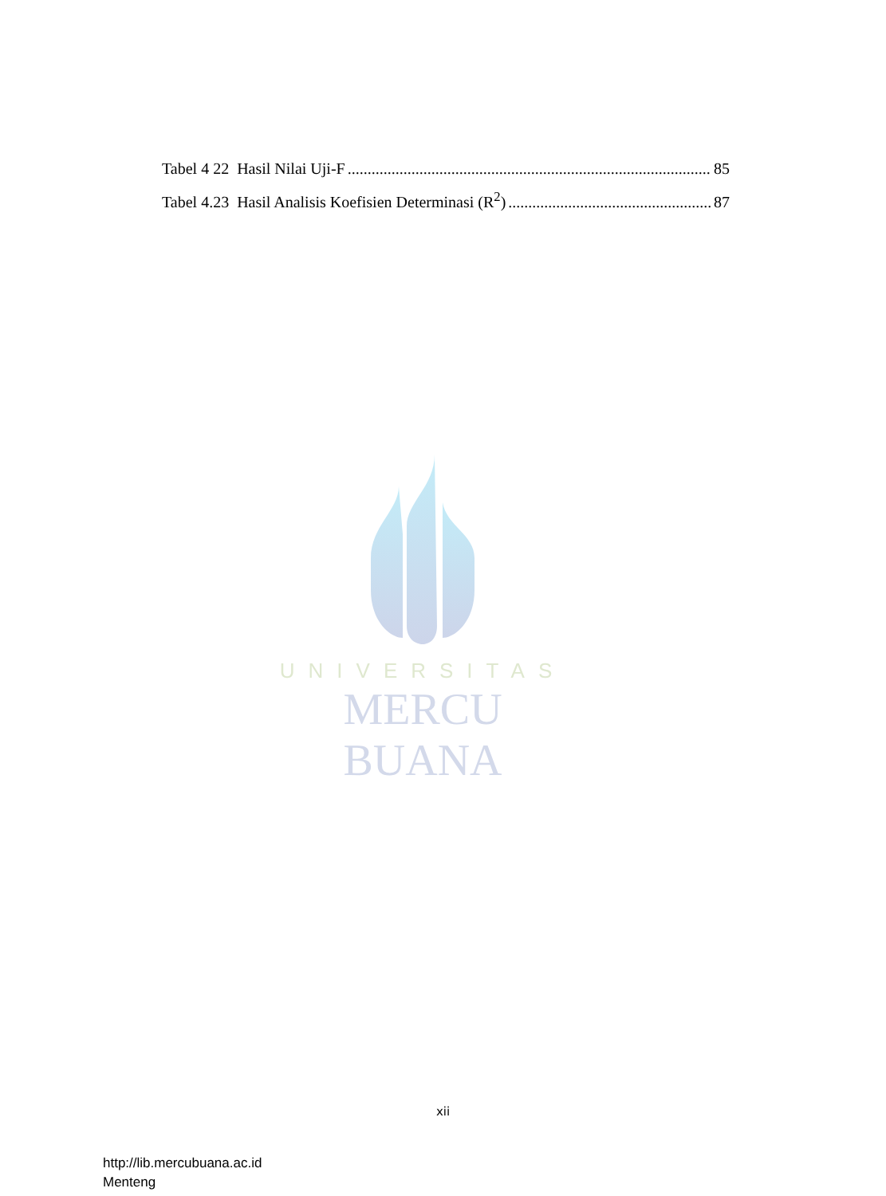Tabel 4 22 Hasil Nilai Uji-F 85
Tabel 4.23 Hasil Analisis Koefisien Determinasi (R<sup>2</sup>) 87
UNIVERSITAS
MERCU BUANA
xii
http://lib.mercubuana.ac.id
Menteng